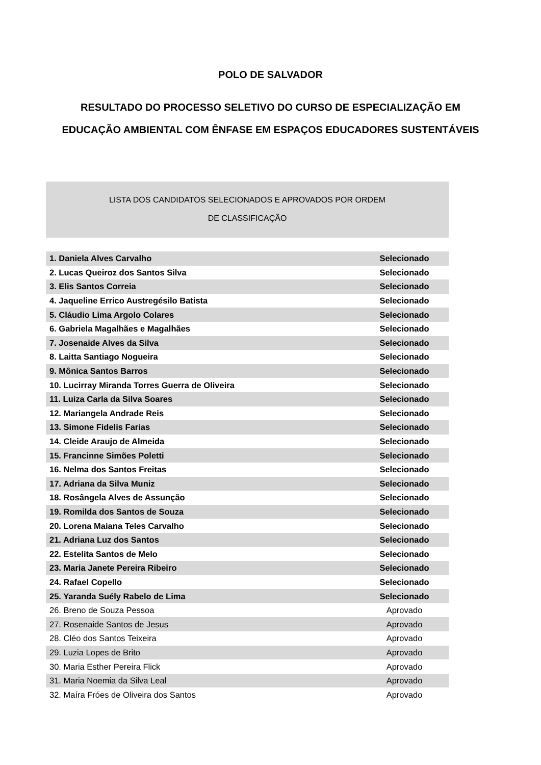POLO DE SALVADOR
RESULTADO DO PROCESSO SELETIVO DO CURSO DE ESPECIALIZAÇÃO EM
EDUCAÇÃO AMBIENTAL COM ÊNFASE EM ESPAÇOS EDUCADORES SUSTENTÁVEIS
LISTA DOS CANDIDATOS SELECIONADOS E APROVADOS POR ORDEM
DE CLASSIFICAÇÃO
| 1. Daniela Alves Carvalho | Selecionado |
| 2. Lucas Queiroz dos Santos Silva | Selecionado |
| 3. Elis Santos Correia | Selecionado |
| 4. Jaqueline Errico Austregésilo Batista | Selecionado |
| 5. Cláudio Lima Argolo Colares | Selecionado |
| 6. Gabriela Magalhães e Magalhães | Selecionado |
| 7. Josenaide Alves da Silva | Selecionado |
| 8. Laitta Santiago Nogueira | Selecionado |
| 9. Mônica Santos Barros | Selecionado |
| 10. Lucirray Miranda Torres Guerra de Oliveira | Selecionado |
| 11. Luiza Carla da Silva Soares | Selecionado |
| 12. Mariangela Andrade Reis | Selecionado |
| 13. Simone Fidelis Farias | Selecionado |
| 14. Cleide Araujo de Almeida | Selecionado |
| 15. Francinne Simões Poletti | Selecionado |
| 16. Nelma dos Santos Freitas | Selecionado |
| 17. Adriana da Silva Muniz | Selecionado |
| 18. Rosângela Alves de Assunção | Selecionado |
| 19. Romilda dos Santos de Souza | Selecionado |
| 20. Lorena Maiana Teles Carvalho | Selecionado |
| 21. Adriana Luz dos Santos | Selecionado |
| 22. Estelita Santos de Melo | Selecionado |
| 23. Maria Janete Pereira Ribeiro | Selecionado |
| 24. Rafael Copello | Selecionado |
| 25. Yaranda Suély Rabelo de Lima | Selecionado |
| 26. Breno de Souza Pessoa | Aprovado |
| 27. Rosenaide Santos de Jesus | Aprovado |
| 28. Cléo dos Santos Teixeira | Aprovado |
| 29. Luzia Lopes de Brito | Aprovado |
| 30. Maria Esther Pereira Flick | Aprovado |
| 31. Maria Noemia da Silva Leal | Aprovado |
| 32. Maíra Fróes de Oliveira dos Santos | Aprovado |